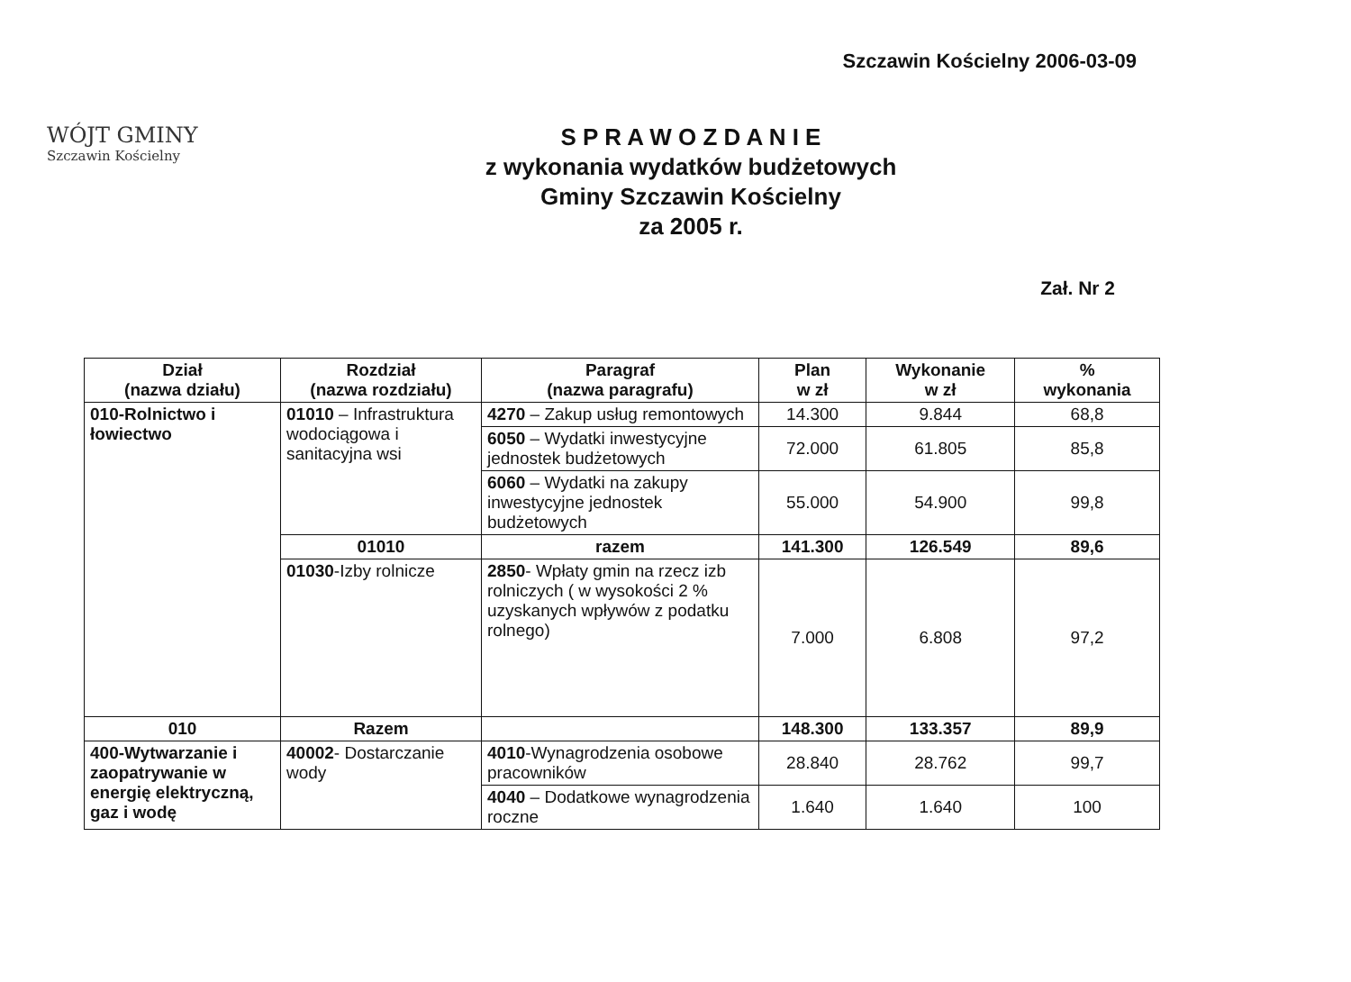Szczawin Kościelny 2006-03-09
WÓJT GMINY
Szczawin Kościelny
S P R A W O Z D A N I E
z wykonania wydatków budżetowych
Gminy Szczawin Kościelny
za 2005 r.
Zał. Nr 2
| Dział (nazwa działu) | Rozdział (nazwa rozdziału) | Paragraf (nazwa paragrafu) | Plan w zł | Wykonanie w zł | % wykonania |
| --- | --- | --- | --- | --- | --- |
| 010-Rolnictwo i łowiectwo | 01010 – Infrastruktura wodociągowa i sanitacyjna wsi | 4270 – Zakup usług remontowych | 14.300 | 9.844 | 68,8 |
| | | 6050 – Wydatki inwestycyjne jednostek budżetowych | 72.000 | 61.805 | 85,8 |
| | | 6060 – Wydatki na zakupy inwestycyjne jednostek budżetowych | 55.000 | 54.900 | 99,8 |
| | 01010 | razem | 141.300 | 126.549 | 89,6 |
| | 01030 -Izby rolnicze | 2850 - Wpłaty gmin na rzecz izb rolniczych ( w wysokości 2 % uzyskanych wpływów z podatku rolnego) | 7.000 | 6.808 | 97,2 |
| 010 | Razem | | 148.300 | 133.357 | 89,9 |
| 400-Wytwarzanie i zaopatrywanie w energię elektryczną, gaz i wodę | 40002 - Dostarczanie wody | 4010 -Wynagrodzenia osobowe pracowników | 28.840 | 28.762 | 99,7 |
| | | 4040 – Dodatkowe wynagrodzenia roczne | 1.640 | 1.640 | 100 |